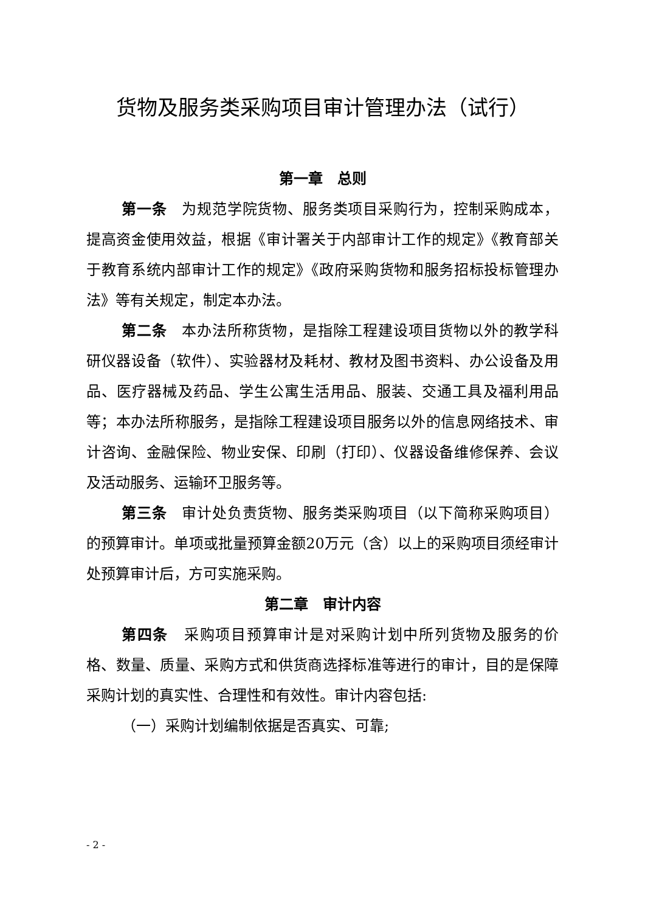货物及服务类采购项目审计管理办法（试行）
第一章　总则
第一条　为规范学院货物、服务类项目采购行为，控制采购成本，提高资金使用效益，根据《审计署关于内部审计工作的规定》《教育部关于教育系统内部审计工作的规定》《政府采购货物和服务招标投标管理办法》等有关规定，制定本办法。
第二条　本办法所称货物，是指除工程建设项目货物以外的教学科研仪器设备（软件）、实验器材及耗材、教材及图书资料、办公设备及用品、医疗器械及药品、学生公寓生活用品、服装、交通工具及福利用品等；本办法所称服务，是指除工程建设项目服务以外的信息网络技术、审计咨询、金融保险、物业安保、印刷（打印）、仪器设备维修保养、会议及活动服务、运输环卫服务等。
第三条　审计处负责货物、服务类采购项目（以下简称采购项目）的预算审计。单项或批量预算金额20万元（含）以上的采购项目须经审计处预算审计后，方可实施采购。
第二章　审计内容
第四条　采购项目预算审计是对采购计划中所列货物及服务的价格、数量、质量、采购方式和供货商选择标准等进行的审计，目的是保障采购计划的真实性、合理性和有效性。审计内容包括:
（一）采购计划编制依据是否真实、可靠;
- 2 -